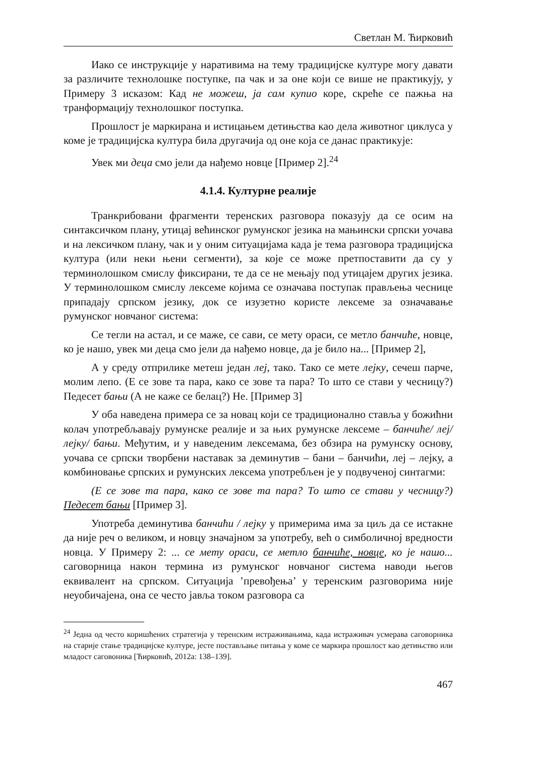Светлан М. Ћирковић
Иако се инструкције у наративима на тему традицијске културе могу давати за различите технолошке поступке, па чак и за оне који се више не практикују, у Примеру 3 исказом: Кад не можеш, ја сам купио коре, скреће се пажња на транформацију технолошког поступка.
Прошлост је маркирана и истицањем детињства као дела животног циклуса у коме је традицијска култура била другачија од оне која се данас практикује:
Увек ми деца смо јели да нађемо новце [Пример 2].<sup>24</sup>
4.1.4. Културне реалије
Транкрибовани фрагменти теренских разговора показују да се осим на синтаксичком плану, утицај већинског румунског језика на мањински српски уочава и на лексичком плану, чак и у оним ситуацијама када је тема разговора традицијска култура (или неки њени сегменти), за које се може претпоставити да су у терминолошком смислу фиксирани, те да се не мењају под утицајем других језика. У терминолошком смислу лексеме којима се означава поступак прављења чеснице припадају српском језику, док се изузетно користе лексеме за означавање румунског новчаног система:
Се тегли на астал, и се маже, се сави, се мету ораси, се метло банчиће, новце, ко је нашо, увек ми деца смо јели да нађемо новце, да је било на... [Пример 2],
А у среду отприлике метеш један леј, тако. Тако се мете лејку, сечеш парче, молим лепо. (Е се зове та пара, како се зове та пара? То што се стави у чесницу?) Педесет бањи (А не каже се белац?) Не. [Пример 3]
У оба наведена примера се за новац који се традиционално ставља у божићни колач употребљавају румунске реалије и за њих румунске лексеме – банчиће/ леј/ лејку/ бањи. Међутим, и у наведеним лексемама, без обзира на румунску основу, уочава се српски творбени наставак за деминутив – бани – банчићи, леј – лејку, а комбиновање српских и румунских лексема употребљен је у подвученој синтагми:
(Е се зове та пара, како се зове та пара? То што се стави у чесницу?) Педесет бањи [Пример 3].
Употреба деминутива банчићи / лејку у примерима има за циљ да се истакне да није реч о великом, и новцу значајном за употребу, већ о симболичној вредности новца. У Примеру 2: ... се мету ораси, се метло банчиће, новце, ко је нашо... саговорница након термина из румунског новчаног система наводи његов еквивалент на српском. Ситуација ’превођења’ у теренским разговорима није неуобичајена, она се често јавља током разговора са
<sup>24</sup> Једна од често коришћених стратегија у теренским истраживањима, када истраживач усмерава саговорника на старије стање традицијске културе, јесте постављање питања у коме се маркира прошлост као детињство или младост саговоника [Ћирковић, 2012а: 138–139].
467